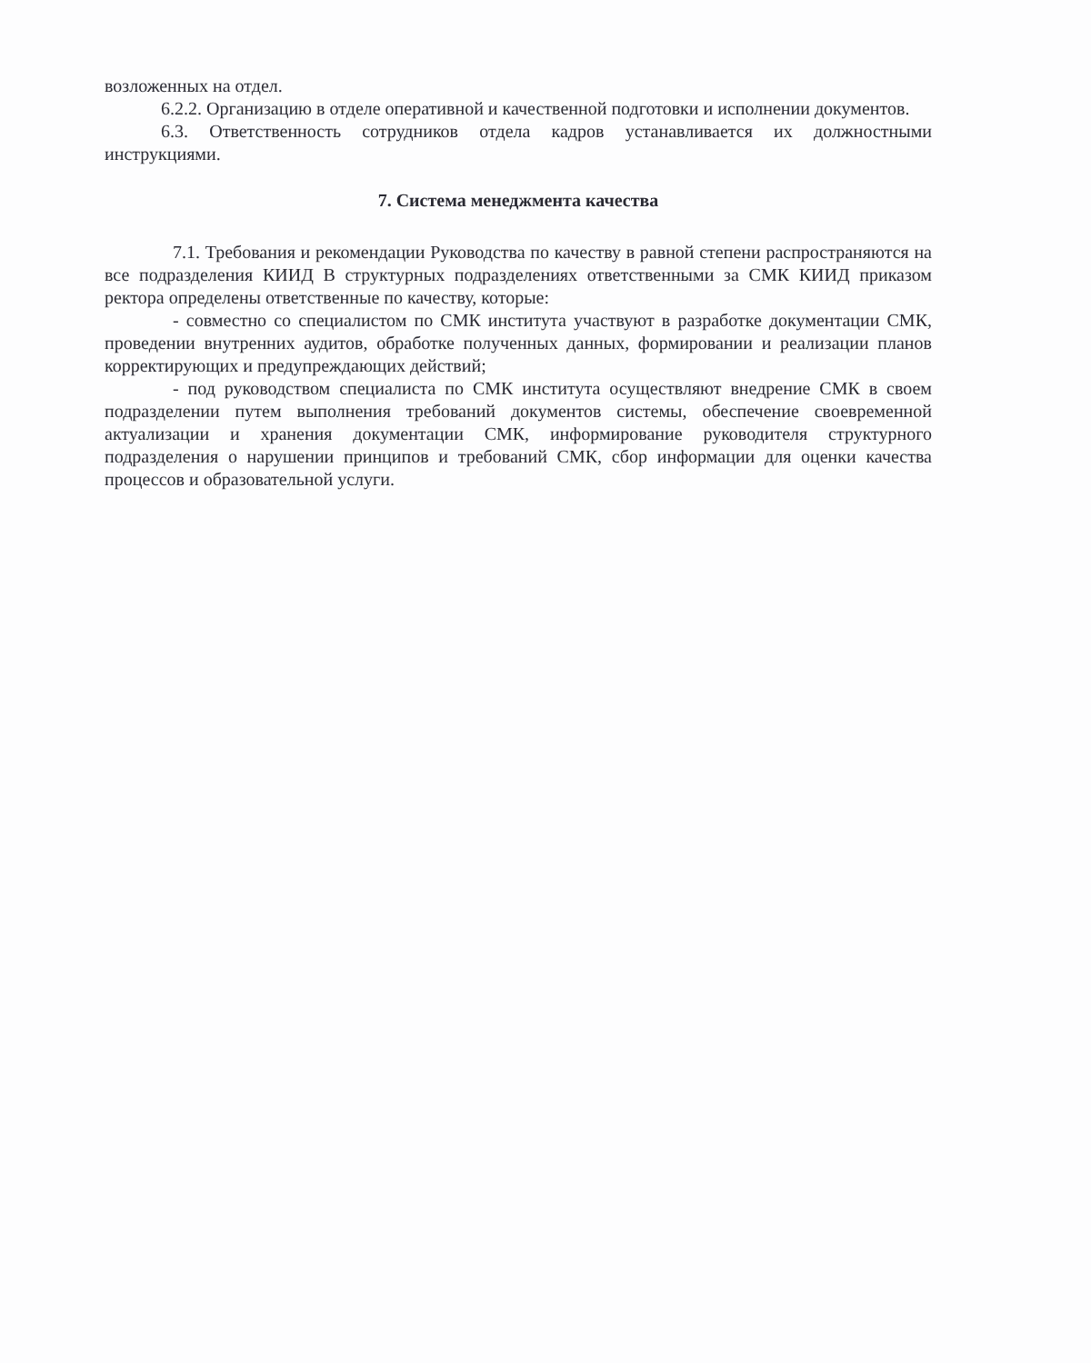возложенных на отдел.
6.2.2. Организацию в отделе оперативной и качественной подготовки и исполнении документов.
6.3. Ответственность сотрудников отдела кадров устанавливается их должностными инструкциями.
7. Система менеджмента качества
7.1. Требования и рекомендации Руководства по качеству в равной степени распространяются на все подразделения КИИД В структурных подразделениях ответственными за СМК КИИД приказом ректора определены ответственные по качеству, которые:
- совместно со специалистом по СМК института участвуют в разработке документации СМК, проведении внутренних аудитов, обработке полученных данных, формировании и реализации планов корректирующих и предупреждающих действий;
- под руководством специалиста по СМК института осуществляют внедрение СМК в своем подразделении путем выполнения требований документов системы, обеспечение своевременной актуализации и хранения документации СМК, информирование руководителя структурного подразделения о нарушении принципов и требований СМК, сбор информации для оценки качества процессов и образовательной услуги.